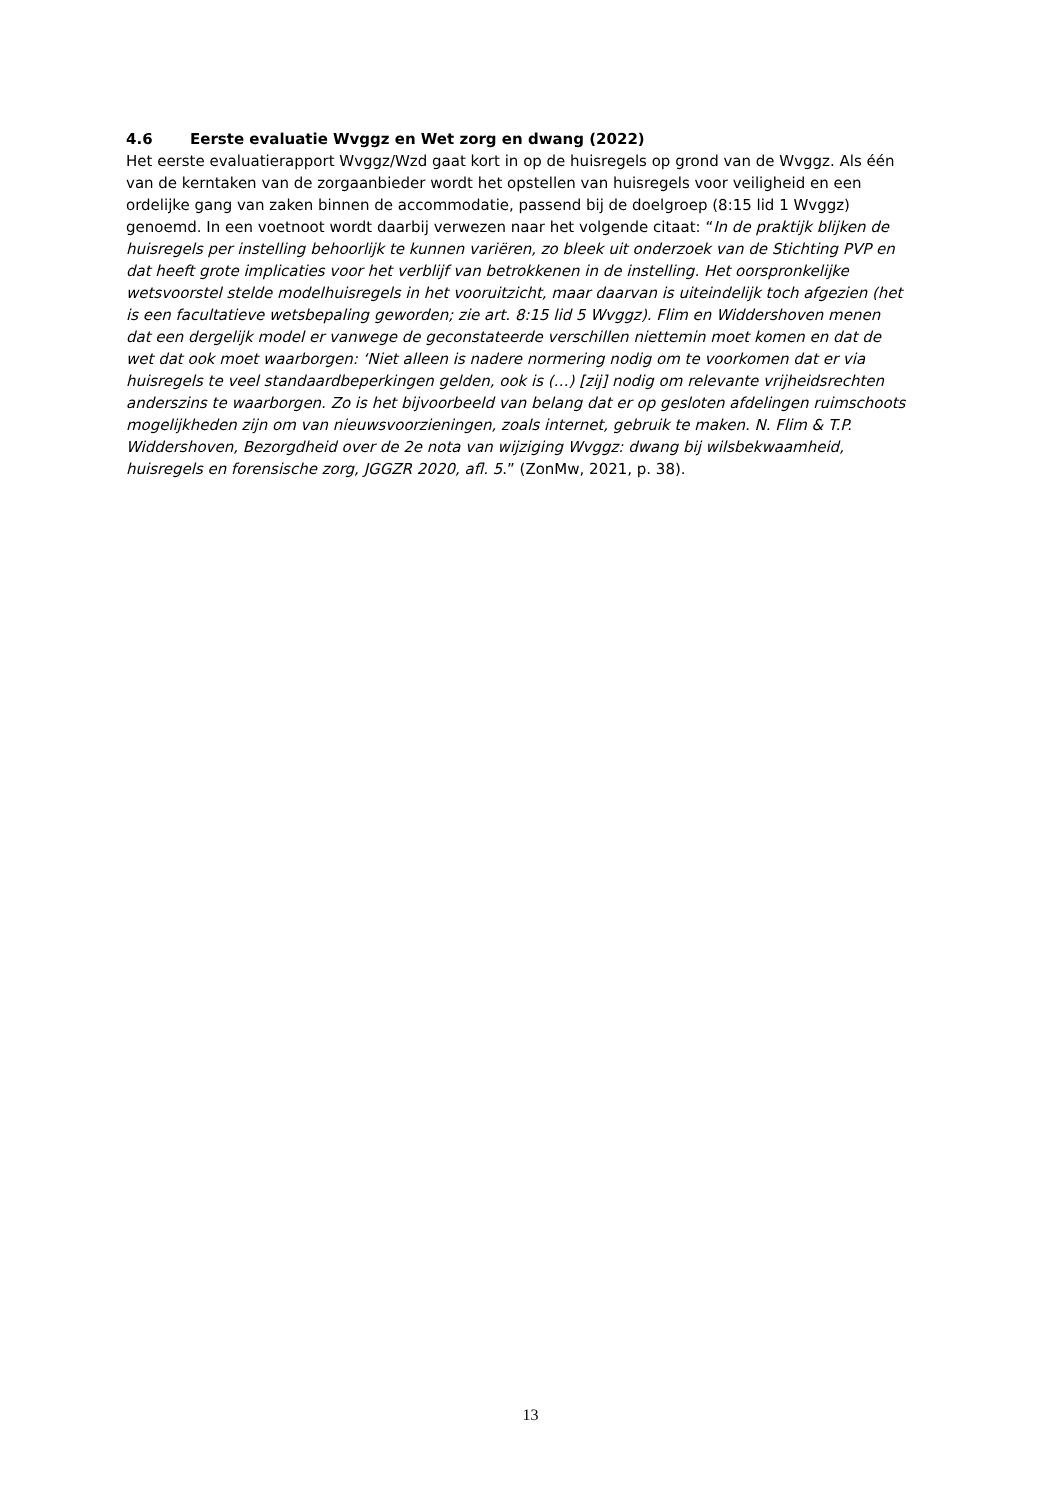4.6 Eerste evaluatie Wvggz en Wet zorg en dwang (2022)
Het eerste evaluatierapport Wvggz/Wzd gaat kort in op de huisregels op grond van de Wvggz. Als één van de kerntaken van de zorgaanbieder wordt het opstellen van huisregels voor veiligheid en een ordelijke gang van zaken binnen de accommodatie, passend bij de doelgroep (8:15 lid 1 Wvggz) genoemd. In een voetnoot wordt daarbij verwezen naar het volgende citaat: “In de praktijk blijken de huisregels per instelling behoorlijk te kunnen variëren, zo bleek uit onderzoek van de Stichting PVP en dat heeft grote implicaties voor het verblijf van betrokkenen in de instelling. Het oorspronkelijke wetsvoorstel stelde modelhuisregels in het vooruitzicht, maar daarvan is uiteindelijk toch afgezien (het is een facultatieve wetsbepaling geworden; zie art. 8:15 lid 5 Wvggz). Flim en Widdershoven menen dat een dergelijk model er vanwege de geconstateerde verschillen niettemin moet komen en dat de wet dat ook moet waarborgen: ‘Niet alleen is nadere normering nodig om te voorkomen dat er via huisregels te veel standaardbeperkingen gelden, ook is (…) [zij] nodig om relevante vrijheidsrechten anderszins te waarborgen. Zo is het bijvoorbeeld van belang dat er op gesloten afdelingen ruimschoots mogelijkheden zijn om van nieuwsvoorzieningen, zoals internet, gebruik te maken. N. Flim & T.P. Widdershoven, Bezorgdheid over de 2e nota van wijziging Wvggz: dwang bij wilsbekwaamheid, huisregels en forensische zorg, JGGZR 2020, afl. 5.” (ZonMw, 2021, p. 38).
13